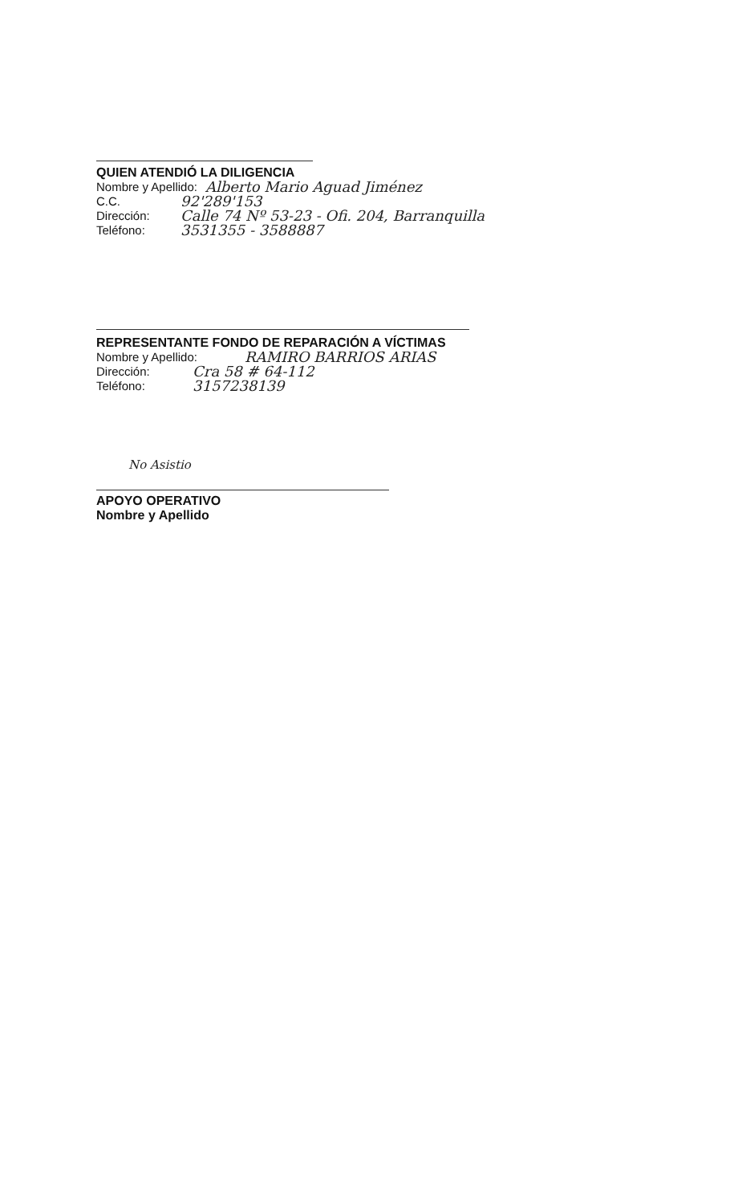QUIEN ATENDIÓ LA DILIGENCIA
Nombre y Apellido: Alberto Mario Aguad Jiménez
C.C. 92'289'153
Dirección: Calle 74 Nº 53-23 - Ofi. 204, Barranquilla
Teléfono: 3531355 - 3588887
REPRESENTANTE FONDO DE REPARACIÓN A VÍCTIMAS
Nombre y Apellido: RAMIRO BARRIOS ARIAS
Dirección: Cra 58 # 64-112
Teléfono: 3157238139
No Asistio
APOYO OPERATIVO
Nombre y Apellido